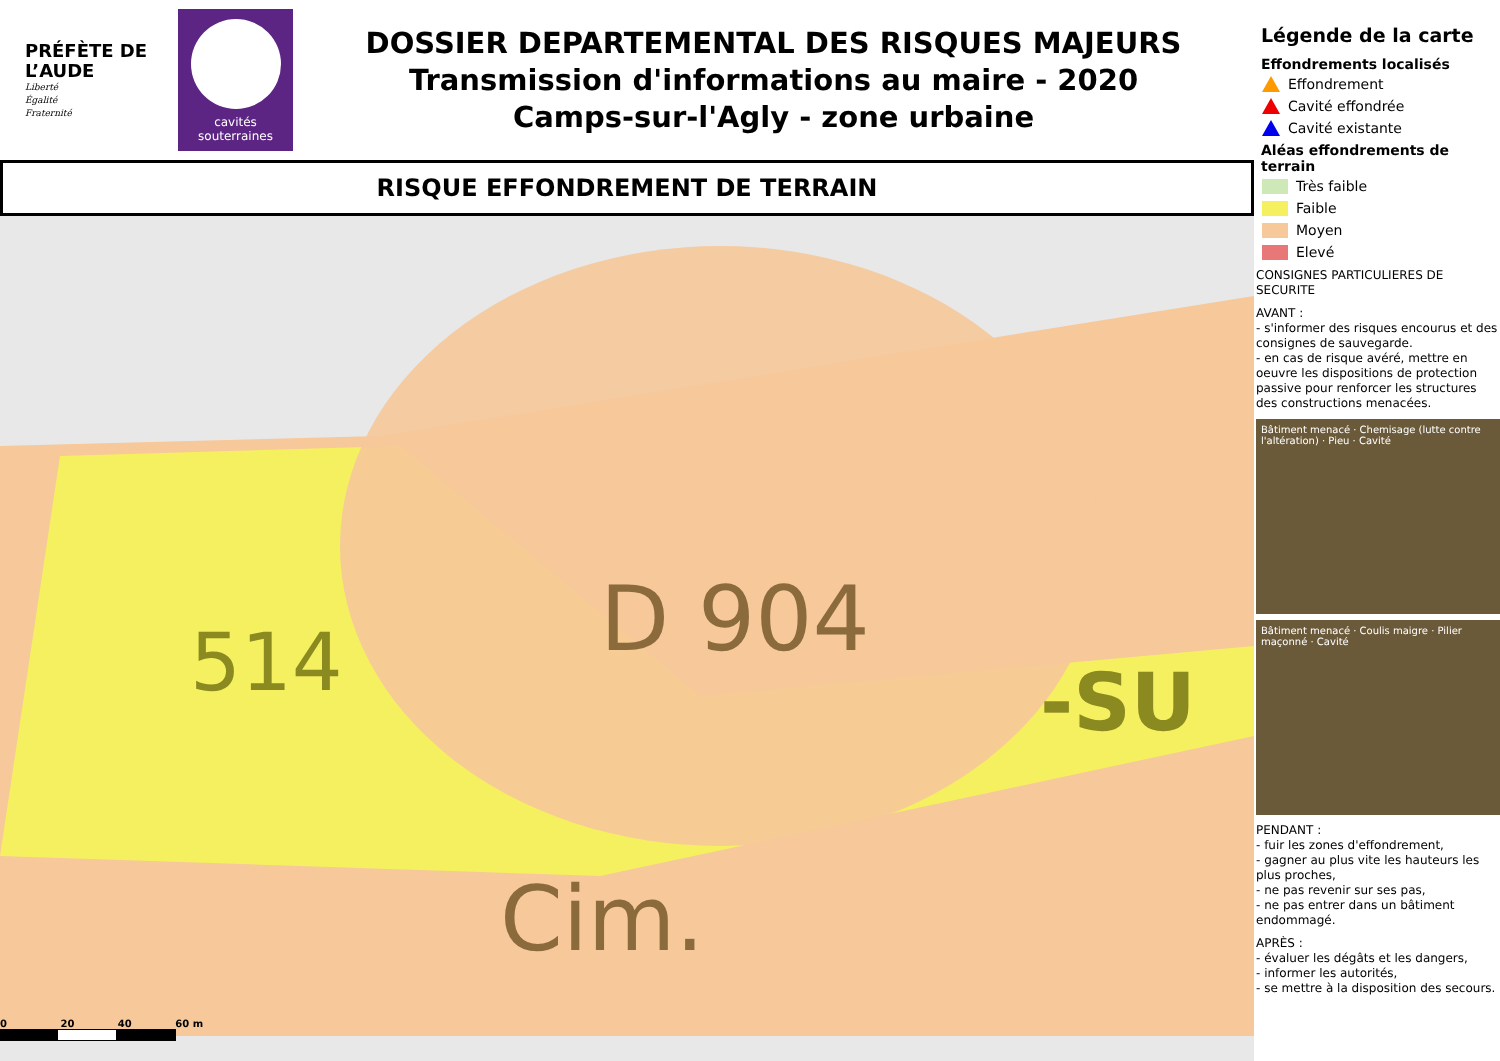PRÉFÈTE DE L’AUDE
Liberté
Égalité
Fraternité
cavités
souterraines
DOSSIER DEPARTEMENTAL DES RISQUES MAJEURS
Transmission d'informations au maire - 2020
Camps-sur-l'Agly - zone urbaine
RISQUE EFFONDREMENT DE TERRAIN
D 904
514
Cim.
-SU
0 20 40 60 m
Légende de la carte
Effondrements localisés
Effondrement
Cavité effondrée
Cavité existante
Aléas effondrements de terrain
Très faible
Faible
Moyen
Elevé
CONSIGNES PARTICULIERES DE SECURITE
AVANT :
- s'informer des risques encourus et des consignes de sauvegarde.
- en cas de risque avéré, mettre en oeuvre les dispositions de protection passive pour renforcer les structures des constructions menacées.
Bâtiment menacé · Chemisage (lutte contre l'altération) · Pieu · Cavité
Bâtiment menacé · Coulis maigre · Pilier maçonné · Cavité
PENDANT :
- fuir les zones d'effondrement,
- gagner au plus vite les hauteurs les plus proches,
- ne pas revenir sur ses pas,
- ne pas entrer dans un bâtiment endommagé.
APRÈS :
- évaluer les dégâts et les dangers,
- informer les autorités,
- se mettre à la disposition des secours.